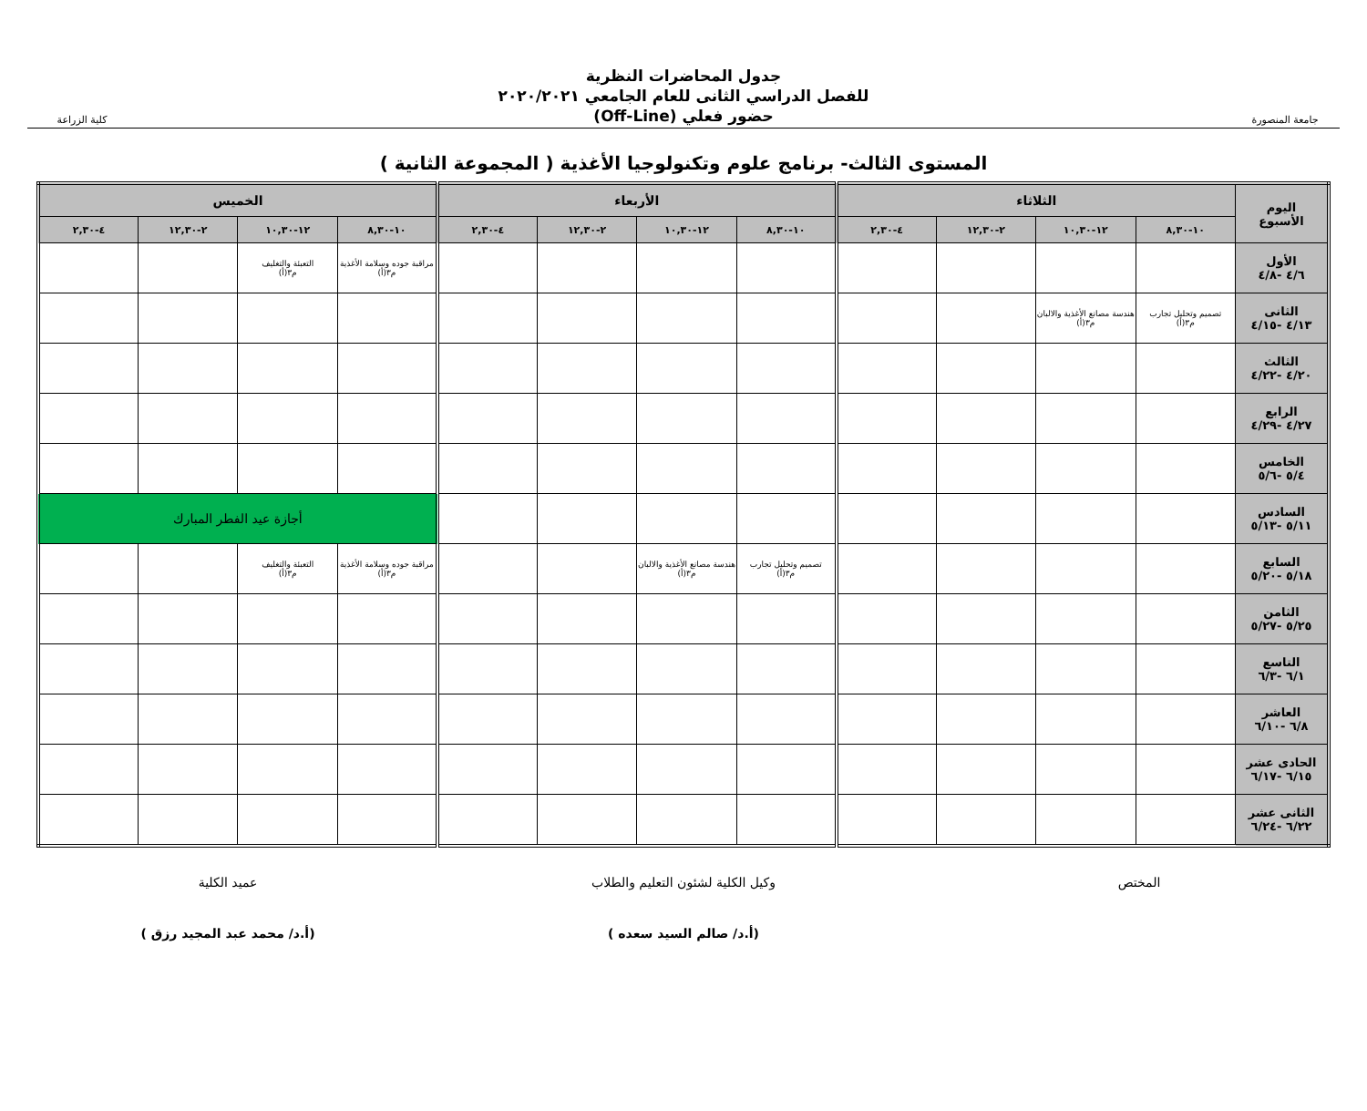جامعة المنصورة
جدول المحاضرات النظرية
للفصل الدراسي الثانى للعام الجامعي ٢٠٢٠/٢٠٢١
حضور فعلي (Off-Line)
كلية الزراعة
المستوى الثالث- برنامج علوم وتكنولوجيا الأغذية ( المجموعة الثانية )
| اليوم الأسبوع | الثلاثاء | | | | الأربعاء | | | | الخميس | | | |
| --- | --- | --- | --- | --- | --- | --- | --- | --- | --- | --- | --- | --- |
| | ١٠-٨,٣٠ | ١٢-١٠,٣٠ | ٢-١٢,٣٠ | ٤-٢,٣٠ | ١٠-٨,٣٠ | ١٢-١٠,٣٠ | ٢-١٢,٣٠ | ٤-٢,٣٠ | ١٠-٨,٣٠ | ١٢-١٠,٣٠ | ٢-١٢,٣٠ | ٤-٢,٣٠ |
| الأول ٤/٦ -٤/٨ | | | | | | | | | مراقبة جوده وسلامة الأغذية م٣(أ) | التعبئة والتغليف م٣(أ) | | |
| الثانى ٤/١٣ -٤/١٥ | تصميم وتحليل تجارب م٣(أ) | هندسة مصانع الأغذية والالبان م٣(أ) | | | | | | | | | | |
| الثالث ٤/٢٠ -٤/٢٢ | | | | | | | | | | | | |
| الرابع ٤/٢٧ -٤/٢٩ | | | | | | | | | | | | |
| الخامس ٥/٤ -٥/٦ | | | | | | | | | | | | |
| السادس ٥/١١ -٥/١٣ | | | | | | | | | أجازة عيد الفطر المبارك | | | |
| السابع ٥/١٨ -٥/٢٠ | | | | | تصميم وتحليل تجارب م٣(أ) | هندسة مصانع الأغذية والالبان م٣(أ) | | | مراقبة جوده وسلامة الأغذية م٣(أ) | التعبئة والتغليف م٣(أ) | | |
| الثامن ٥/٢٥ -٥/٢٧ | | | | | | | | | | | | |
| التاسع ٦/١ -٦/٣ | | | | | | | | | | | | |
| العاشر ٦/٨ -٦/١٠ | | | | | | | | | | | | |
| الحادى عشر ٦/١٥ -٦/١٧ | | | | | | | | | | | | |
| الثانى عشر ٦/٢٢ -٦/٢٤ | | | | | | | | | | | | |
المختص وكيل الكلية لشئون التعليم والطلاب
(أ.د/ صالم السيد سعده )
عميد الكلية
(أ.د/ محمد عبد المجيد رزق )